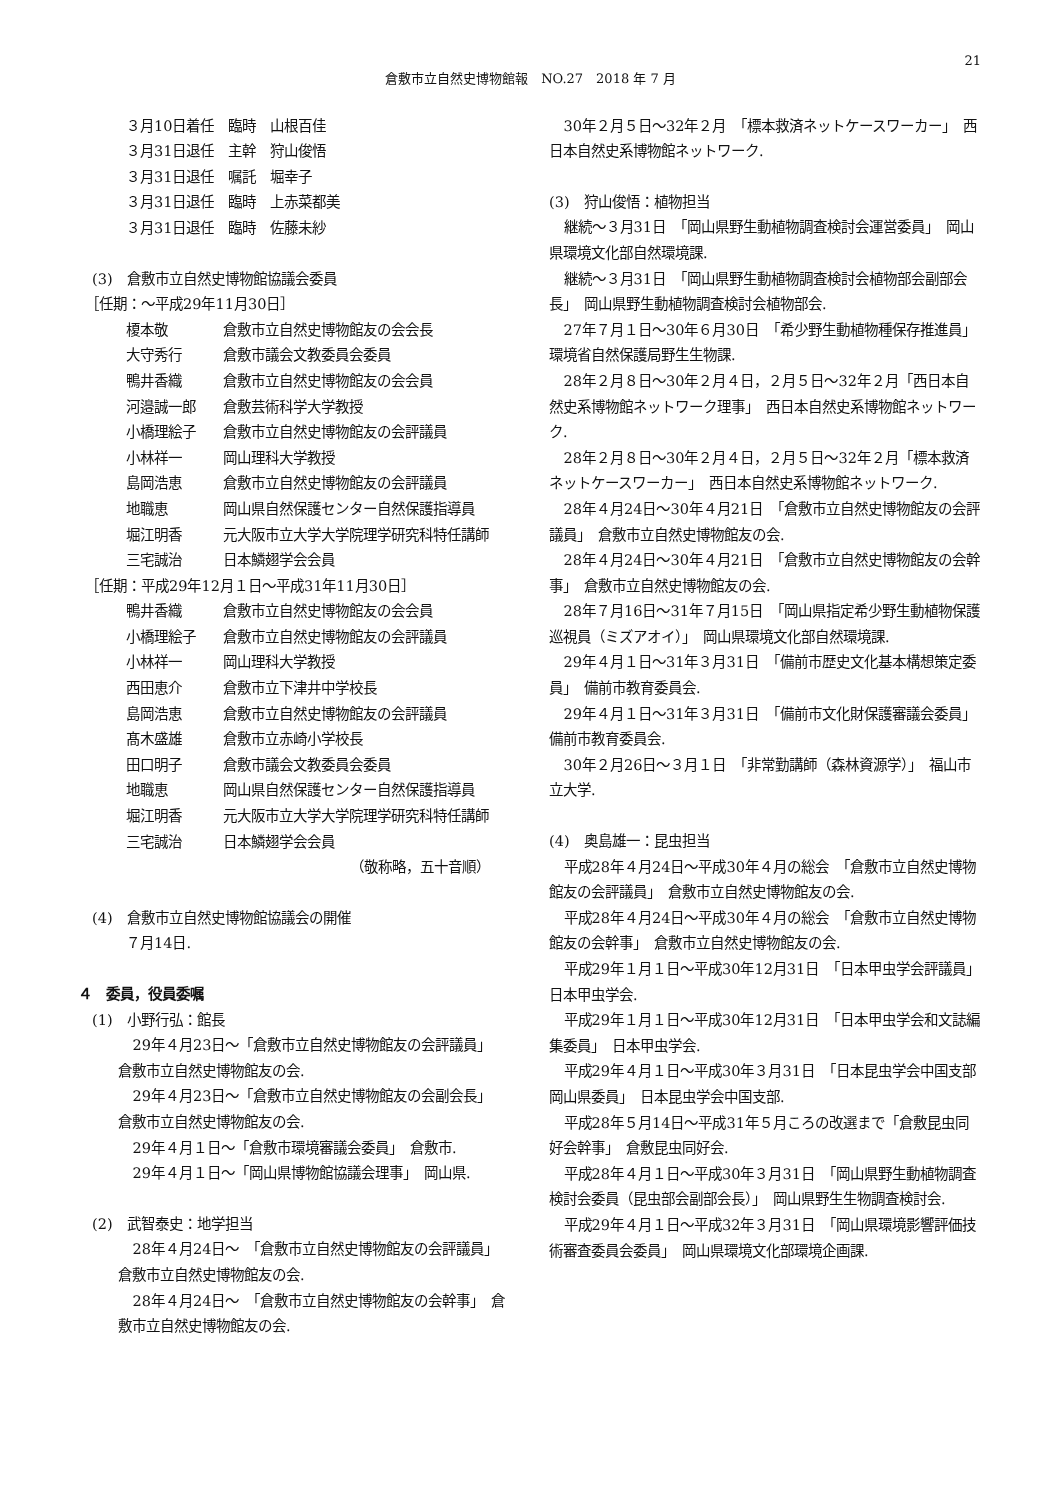21
倉敷市立自然史博物館報　NO.27　2018 年 7 月
３月10日着任　臨時　山根百佳
３月31日退任　主幹　狩山俊悟
３月31日退任　嘱託　堀幸子
３月31日退任　臨時　上赤菜都美
３月31日退任　臨時　佐藤未紗
　(3)　倉敷市立自然史博物館協議会委員
　［任期：～平成29年11月30日］
榎本敬 倉敷市立自然史博物館友の会会長
大守秀行 倉敷市議会文教委員会委員
鴨井香織 倉敷市立自然史博物館友の会会員
河邉誠一郎 倉敷芸術科学大学教授
小橋理絵子 倉敷市立自然史博物館友の会評議員
小林祥一 岡山理科大学教授
島岡浩恵 倉敷市立自然史博物館友の会評議員
地職恵 岡山県自然保護センター自然保護指導員
堀江明香 元大阪市立大学大学院理学研究科特任講師
三宅誠治 日本鱗翅学会会員
　［任期：平成29年12月１日～平成31年11月30日］
鴨井香織 倉敷市立自然史博物館友の会会員
小橋理絵子 倉敷市立自然史博物館友の会評議員
小林祥一 岡山理科大学教授
西田恵介 倉敷市立下津井中学校長
島岡浩恵 倉敷市立自然史博物館友の会評議員
髙木盛雄 倉敷市立赤崎小学校長
田口明子 倉敷市議会文教委員会委員
地職恵 岡山県自然保護センター自然保護指導員
堀江明香 元大阪市立大学大学院理学研究科特任講師
三宅誠治 日本鱗翅学会会員
（敬称略，五十音順）
　(4)　倉敷市立自然史博物館協議会の開催
７月14日.
４　委員，役員委嘱
　(1)　小野行弘：館長
29年４月23日～「倉敷市立自然史博物館友の会評議員」　倉敷市立自然史博物館友の会.
29年４月23日～「倉敷市立自然史博物館友の会副会長」　倉敷市立自然史博物館友の会.
29年４月１日～「倉敷市環境審議会委員」　倉敷市.
29年４月１日～「岡山県博物館協議会理事」　岡山県.
　(2)　武智泰史：地学担当
28年４月24日～　「倉敷市立自然史博物館友の会評議員」　倉敷市立自然史博物館友の会.
28年４月24日～　「倉敷市立自然史博物館友の会幹事」　倉敷市立自然史博物館友の会.
30年２月５日～32年２月　「標本救済ネットケースワーカー」　西日本自然史系博物館ネットワーク.
(3)　狩山俊悟：植物担当
継続～３月31日　「岡山県野生動植物調査検討会運営委員」　岡山県環境文化部自然環境課.
継続～３月31日　「岡山県野生動植物調査検討会植物部会副部会長」　岡山県野生動植物調査検討会植物部会.
27年７月１日～30年６月30日　「希少野生動植物種保存推進員」環境省自然保護局野生生物課.
28年２月８日～30年２月４日，２月５日～32年２月「西日本自然史系博物館ネットワーク理事」　西日本自然史系博物館ネットワーク.
28年２月８日～30年２月４日，２月５日～32年２月「標本救済ネットケースワーカー」　西日本自然史系博物館ネットワーク.
28年４月24日～30年４月21日　「倉敷市立自然史博物館友の会評議員」　倉敷市立自然史博物館友の会.
28年４月24日～30年４月21日　「倉敷市立自然史博物館友の会幹事」　倉敷市立自然史博物館友の会.
28年７月16日～31年７月15日　「岡山県指定希少野生動植物保護巡視員（ミズアオイ）」　岡山県環境文化部自然環境課.
29年４月１日～31年３月31日　「備前市歴史文化基本構想策定委員」　備前市教育委員会.
29年４月１日～31年３月31日　「備前市文化財保護審議会委員」　備前市教育委員会.
30年２月26日～３月１日　「非常勤講師（森林資源学）」　福山市立大学.
(4)　奥島雄一：昆虫担当
平成28年４月24日～平成30年４月の総会　「倉敷市立自然史博物館友の会評議員」　倉敷市立自然史博物館友の会.
平成28年４月24日～平成30年４月の総会　「倉敷市立自然史博物館友の会幹事」　倉敷市立自然史博物館友の会.
平成29年１月１日～平成30年12月31日　「日本甲虫学会評議員」　日本甲虫学会.
平成29年１月１日～平成30年12月31日　「日本甲虫学会和文誌編集委員」　日本甲虫学会.
平成29年４月１日～平成30年３月31日　「日本昆虫学会中国支部岡山県委員」　日本昆虫学会中国支部.
平成28年５月14日～平成31年５月ころの改選まで「倉敷昆虫同好会幹事」　倉敷昆虫同好会.
平成28年４月１日～平成30年３月31日　「岡山県野生動植物調査検討会委員（昆虫部会副部会長）」　岡山県野生生物調査検討会.
平成29年４月１日～平成32年３月31日　「岡山県環境影響評価技術審査委員会委員」　岡山県環境文化部環境企画課.